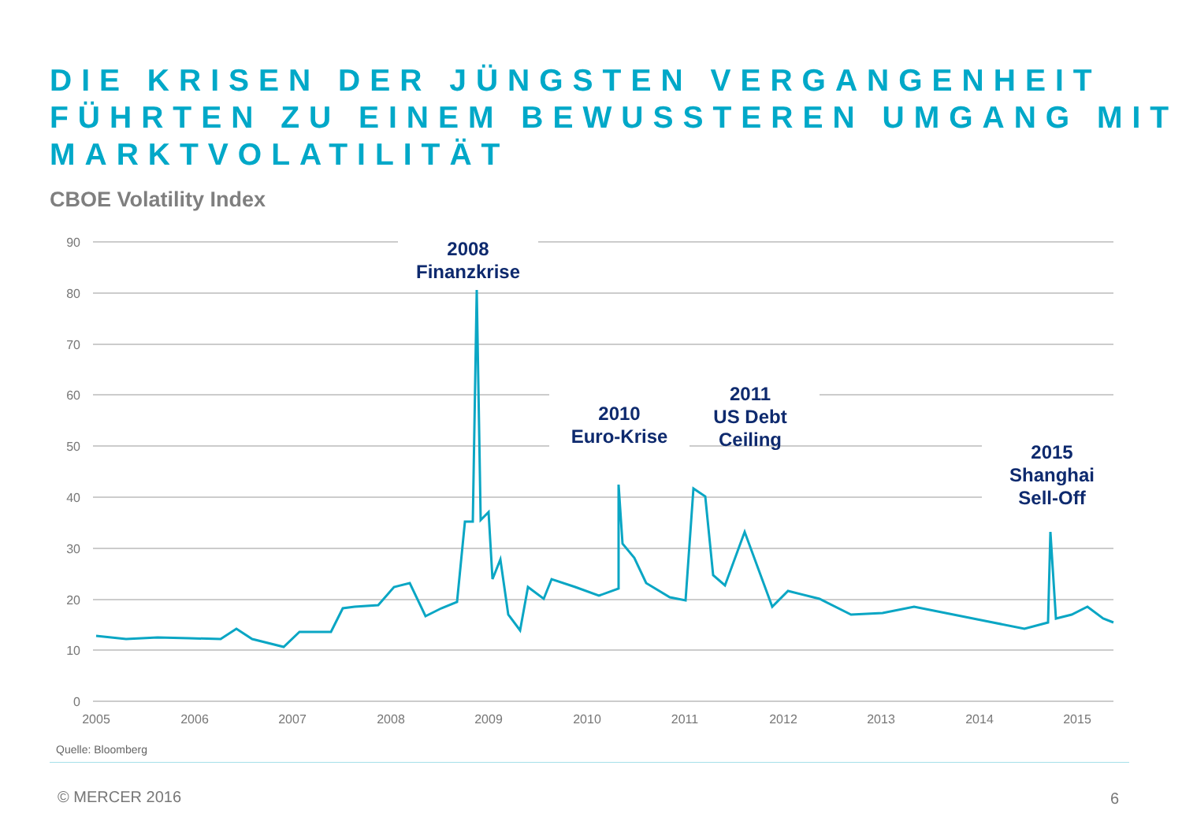DIE KRISEN DER JÜNGSTEN VERGANGENHEIT
FÜHRTEN ZU EINEM BEWUSSTEREN UMGANG MIT
MARKTVOLATILITÄT
CBOE Volatility Index
90
80
70
60
50
40
30
20
10
0
2005
2006
2007
2008
2009
2010
2011
2012
2013
2014
2015
2008
Finanzkrise
2010
Euro-Krise
2011
US Debt
Ceiling
2015
Shanghai
Sell-Off
Quelle: Bloomberg
© MERCER 2016 6